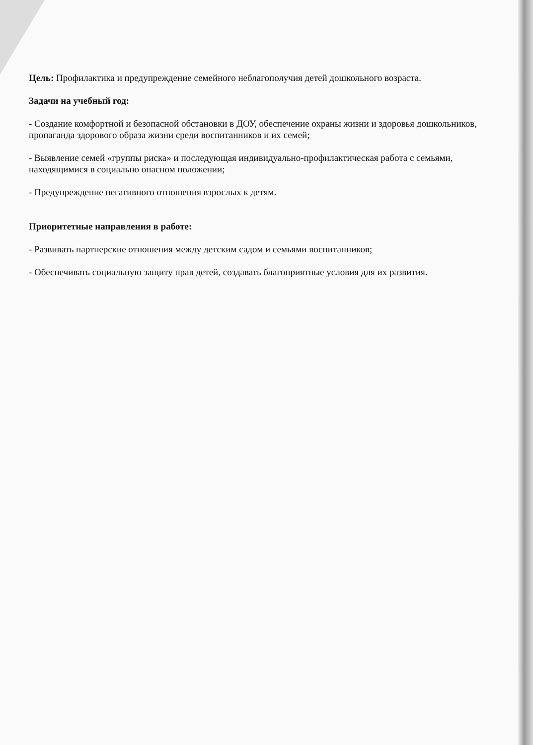Цель: Профилактика и предупреждение семейного неблагополучия детей дошкольного возраста.
Задачи на учебный год:
- Создание комфортной и безопасной обстановки в ДОУ, обеспечение охраны жизни и здоровья дошкольников, пропаганда здорового образа жизни среди воспитанников и их семей;
- Выявление семей «группы риска» и последующая индивидуально-профилактическая работа с семьями, находящимися в социально опасном положении;
- Предупреждение негативного отношения взрослых к детям.
Приоритетные направления в работе:
- Развивать партнерские отношения между детским садом и семьями воспитанников;
- Обеспечивать социальную защиту прав детей, создавать благоприятные условия для их развития.